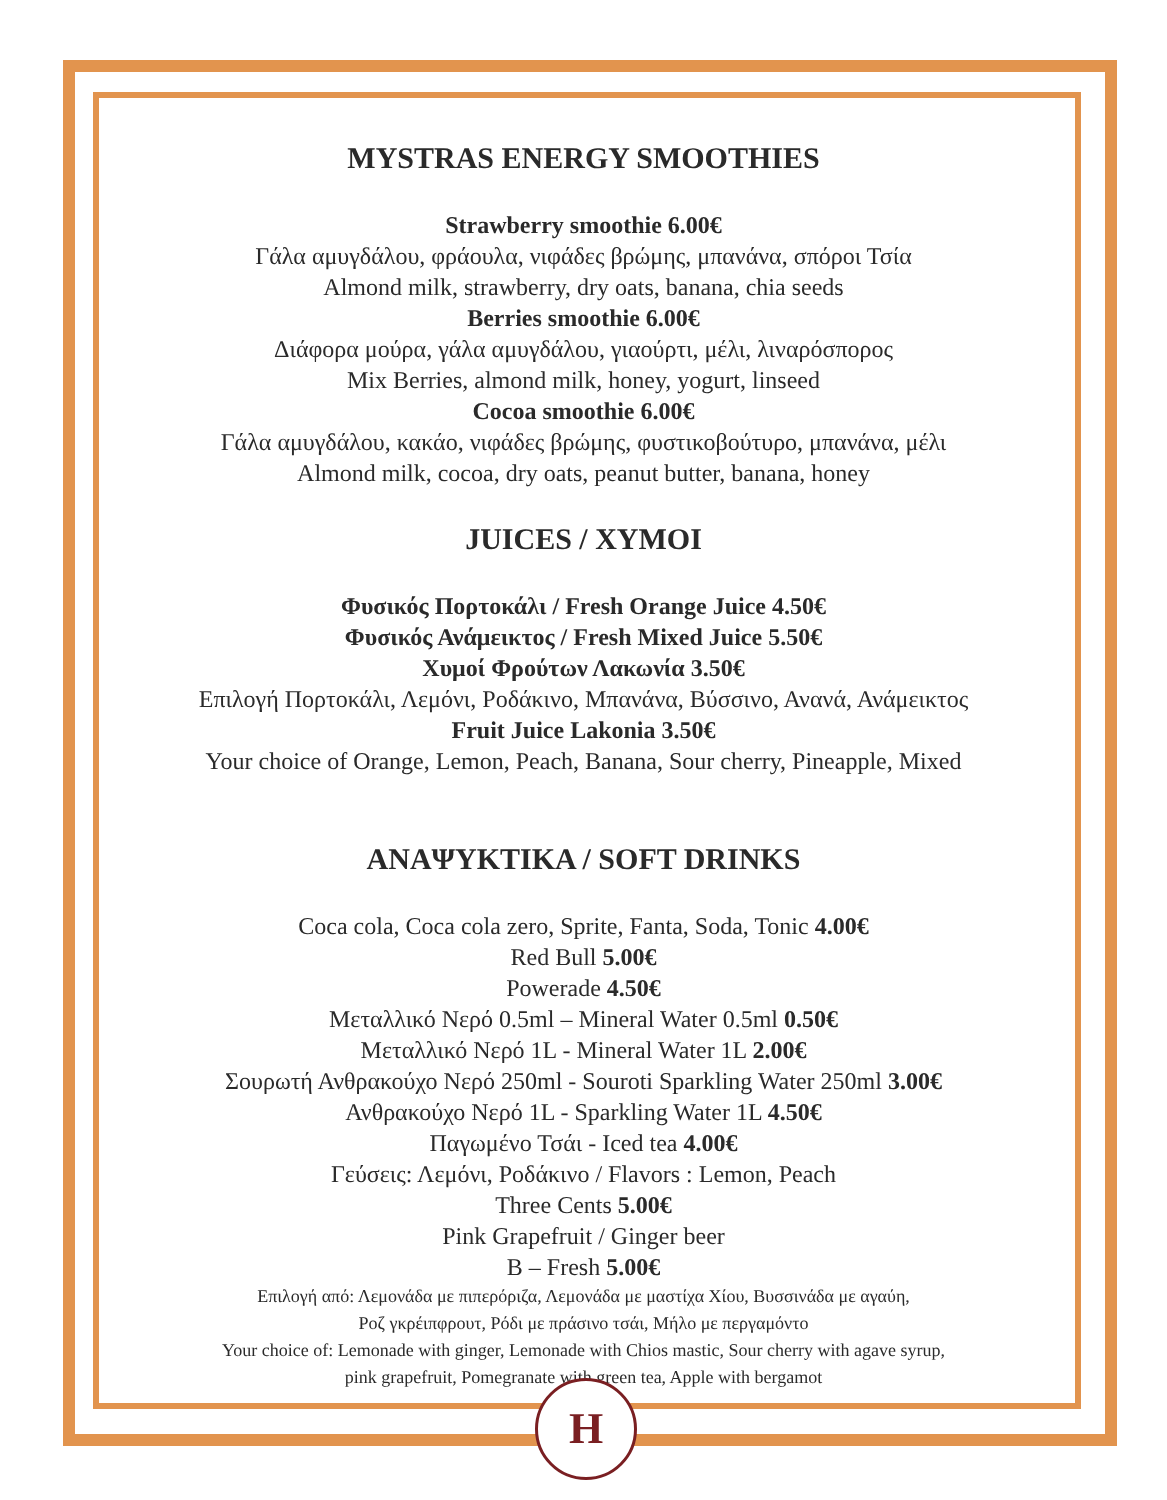MYSTRAS ENERGY SMOOTHIES
Strawberry smoothie 6.00€
Γάλα αμυγδάλου, φράουλα, νιφάδες βρώμης, μπανάνα, σπόροι Τσία
Almond milk, strawberry, dry oats, banana, chia seeds
Berries smoothie 6.00€
Διάφορα μούρα, γάλα αμυγδάλου, γιαούρτι, μέλι, λιναρόσπορος
Mix Berries, almond milk, honey, yogurt, linseed
Cocoa smoothie 6.00€
Γάλα αμυγδάλου, κακάο, νιφάδες βρώμης, φυστικοβούτυρο, μπανάνα, μέλι
Almond milk, cocoa, dry oats, peanut butter, banana, honey
JUICES / XYMOI
Φυσικός Πορτοκάλι / Fresh Orange Juice 4.50€
Φυσικός Ανάμεικτος / Fresh Mixed Juice 5.50€
Χυμοί Φρούτων Λακωνία 3.50€
Επιλογή Πορτοκάλι, Λεμόνι, Ροδάκινο, Μπανάνα, Βύσσινο, Ανανά, Ανάμεικτος
Fruit Juice Lakonia 3.50€
Your choice of Orange, Lemon, Peach, Banana, Sour cherry, Pineapple, Mixed
ΑΝΑΨΥΚΤΙΚΑ / SOFT DRINKS
Coca cola, Coca cola zero, Sprite, Fanta, Soda, Tonic 4.00€
Red Bull 5.00€
Powerade 4.50€
Μεταλλικό Νερό 0.5ml – Mineral Water 0.5ml 0.50€
Μεταλλικό Νερό 1L - Mineral Water 1L 2.00€
Σουρωτή Ανθρακούχο Νερό 250ml - Souroti Sparkling Water 250ml 3.00€
Ανθρακούχο Νερό 1L - Sparkling Water 1L 4.50€
Παγωμένο Τσάι - Iced tea 4.00€
Γεύσεις: Λεμόνι, Ροδάκινο / Flavors : Lemon, Peach
Three Cents 5.00€
Pink Grapefruit / Ginger beer
B – Fresh 5.00€
Επιλογή από: Λεμονάδα με πιπερόριζα, Λεμονάδα με μαστίχα Χίου, Βυσσινάδα με αγαύη,
Ροζ γκρέιπφρουτ, Ρόδι με πράσινο τσάι, Μήλο με περγαμόντο
Your choice of: Lemonade with ginger, Lemonade with Chios mastic, Sour cherry with agave syrup,
pink grapefruit, Pomegranate with green tea, Apple with bergamot
H